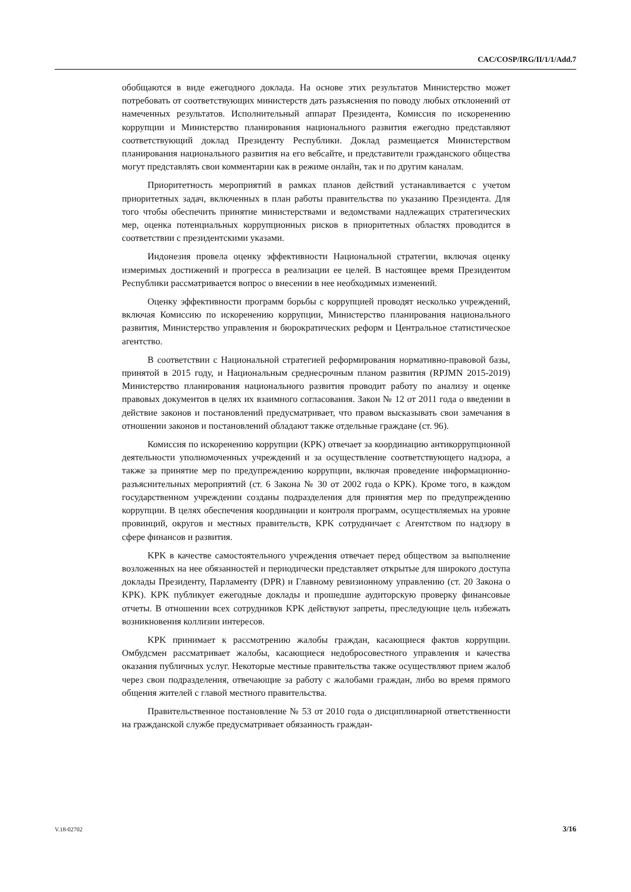CAC/COSP/IRG/II/1/1/Add.7
обобщаются в виде ежегодного доклада. На основе этих результатов Министерство может потребовать от соответствующих министерств дать разъяснения по поводу любых отклонений от намеченных результатов. Исполнительный аппарат Президента, Комиссия по искоренению коррупции и Министерство планирования национального развития ежегодно представляют соответствующий доклад Президенту Республики. Доклад размещается Министерством планирования национального развития на его вебсайте, и представители гражданского общества могут представлять свои комментарии как в режиме онлайн, так и по другим каналам.
Приоритетность мероприятий в рамках планов действий устанавливается с учетом приоритетных задач, включенных в план работы правительства по указанию Президента. Для того чтобы обеспечить принятие министерствами и ведомствами надлежащих стратегических мер, оценка потенциальных коррупционных рисков в приоритетных областях проводится в соответствии с президентскими указами.
Индонезия провела оценку эффективности Национальной стратегии, включая оценку измеримых достижений и прогресса в реализации ее целей. В настоящее время Президентом Республики рассматривается вопрос о внесении в нее необходимых изменений.
Оценку эффективности программ борьбы с коррупцией проводят несколько учреждений, включая Комиссию по искоренению коррупции, Министерство планирования национального развития, Министерство управления и бюрократических реформ и Центральное статистическое агентство.
В соответствии с Национальной стратегией реформирования нормативно-правовой базы, принятой в 2015 году, и Национальным среднесрочным планом развития (RPJMN 2015-2019) Министерство планирования национального развития проводит работу по анализу и оценке правовых документов в целях их взаимного согласования. Закон № 12 от 2011 года о введении в действие законов и постановлений предусматривает, что правом высказывать свои замечания в отношении законов и постановлений обладают также отдельные граждане (ст. 96).
Комиссия по искоренению коррупции (KPK) отвечает за координацию антикоррупционной деятельности уполномоченных учреждений и за осуществление соответствующего надзора, а также за принятие мер по предупреждению коррупции, включая проведение информационно-разъяснительных мероприятий (ст. 6 Закона № 30 от 2002 года о KPK). Кроме того, в каждом государственном учреждении созданы подразделения для принятия мер по предупреждению коррупции. В целях обеспечения координации и контроля программ, осуществляемых на уровне провинций, округов и местных правительств, KPK сотрудничает с Агентством по надзору в сфере финансов и развития.
KPK в качестве самостоятельного учреждения отвечает перед обществом за выполнение возложенных на нее обязанностей и периодически представляет открытые для широкого доступа доклады Президенту, Парламенту (DPR) и Главному ревизионному управлению (ст. 20 Закона о KPK). KPK публикует ежегодные доклады и прошедшие аудиторскую проверку финансовые отчеты. В отношении всех сотрудников KPK действуют запреты, преследующие цель избежать возникновения коллизии интересов.
KPK принимает к рассмотрению жалобы граждан, касающиеся фактов коррупции. Омбудсмен рассматривает жалобы, касающиеся недобросовестного управления и качества оказания публичных услуг. Некоторые местные правительства также осуществляют прием жалоб через свои подразделения, отвечающие за работу с жалобами граждан, либо во время прямого общения жителей с главой местного правительства.
Правительственное постановление № 53 от 2010 года о дисциплинарной ответственности на гражданской службе предусматривает обязанность граждан-
V.18-02702 3/16